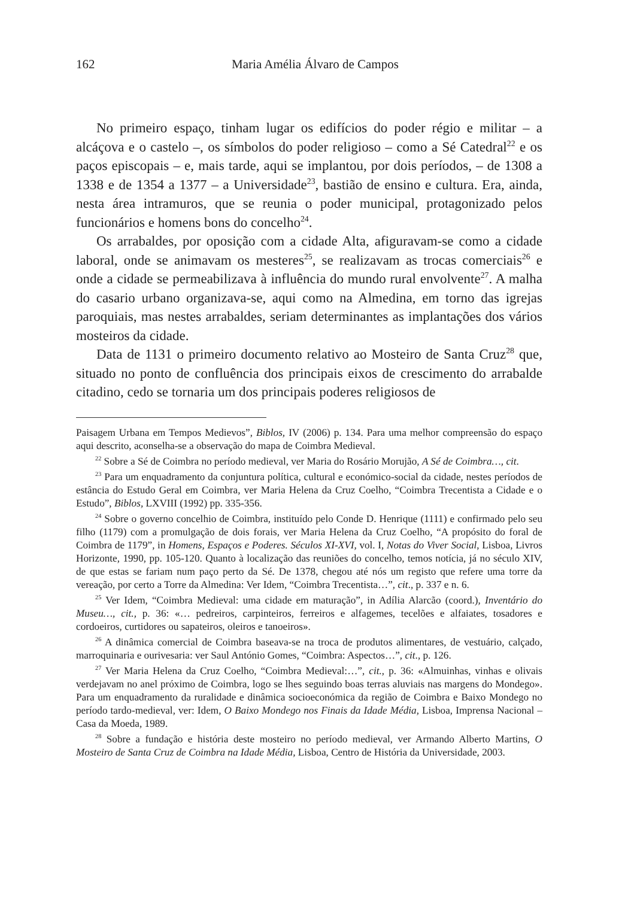162 Maria Amélia Álvaro de Campos
No primeiro espaço, tinham lugar os edifícios do poder régio e militar – a alcáçova e o castelo –, os símbolos do poder religioso – como a Sé Catedral<sup>22</sup> e os paços episcopais – e, mais tarde, aqui se implantou, por dois períodos, – de 1308 a 1338 e de 1354 a 1377 – a Universidade<sup>23</sup>, bastião de ensino e cultura. Era, ainda, nesta área intramuros, que se reunia o poder municipal, protagonizado pelos funcionários e homens bons do concelho<sup>24</sup>.
Os arrabaldes, por oposição com a cidade Alta, afiguravam-se como a cidade laboral, onde se animavam os mesteres<sup>25</sup>, se realizavam as trocas comerciais<sup>26</sup> e onde a cidade se permeabilizava à influência do mundo rural envolvente<sup>27</sup>. A malha do casario urbano organizava-se, aqui como na Almedina, em torno das igrejas paroquiais, mas nestes arrabaldes, seriam determinantes as implantações dos vários mosteiros da cidade.
Data de 1131 o primeiro documento relativo ao Mosteiro de Santa Cruz<sup>28</sup> que, situado no ponto de confluência dos principais eixos de crescimento do arrabalde citadino, cedo se tornaria um dos principais poderes religiosos de
Paisagem Urbana em Tempos Medievos”, Biblos, IV (2006) p. 134. Para uma melhor compreensão do espaço aqui descrito, aconselha-se a observação do mapa de Coimbra Medieval.
<sup>22</sup> Sobre a Sé de Coimbra no período medieval, ver Maria do Rosário Morujão, A Sé de Coimbra…, cit.
<sup>23</sup> Para um enquadramento da conjuntura política, cultural e económico-social da cidade, nestes períodos de estância do Estudo Geral em Coimbra, ver Maria Helena da Cruz Coelho, “Coimbra Trecentista a Cidade e o Estudo”, Biblos, LXVIII (1992) pp. 335-356.
<sup>24</sup> Sobre o governo concelhio de Coimbra, instituído pelo Conde D. Henrique (1111) e confirmado pelo seu filho (1179) com a promulgação de dois forais, ver Maria Helena da Cruz Coelho, “A propósito do foral de Coimbra de 1179”, in Homens, Espaços e Poderes. Séculos XI-XVI, vol. I, Notas do Viver Social, Lisboa, Livros Horizonte, 1990, pp. 105-120. Quanto à localização das reuniões do concelho, temos notícia, já no século XIV, de que estas se fariam num paço perto da Sé. De 1378, chegou até nós um registo que refere uma torre da vereação, por certo a Torre da Almedina: Ver Idem, “Coimbra Trecentista…”, cit., p. 337 e n. 6.
<sup>25</sup> Ver Idem, “Coimbra Medieval: uma cidade em maturação”, in Adília Alarcão (coord.), Inventário do Museu…, cit., p. 36: «… pedreiros, carpinteiros, ferreiros e alfagemes, tecelões e alfaiates, tosadores e cordoeiros, curtidores ou sapateiros, oleiros e tanoeiros».
<sup>26</sup> A dinâmica comercial de Coimbra baseava-se na troca de produtos alimentares, de vestuário, calçado, marroquinaria e ourivesaria: ver Saul António Gomes, “Coimbra: Aspectos…”, cit., p. 126.
<sup>27</sup> Ver Maria Helena da Cruz Coelho, “Coimbra Medieval:…”, cit., p. 36: «Almuinhas, vinhas e olivais verdejavam no anel próximo de Coimbra, logo se lhes seguindo boas terras aluviais nas margens do Mondego». Para um enquadramento da ruralidade e dinâmica socioeconómica da região de Coimbra e Baixo Mondego no período tardo-medieval, ver: Idem, O Baixo Mondego nos Finais da Idade Média, Lisboa, Imprensa Nacional – Casa da Moeda, 1989.
<sup>28</sup> Sobre a fundação e história deste mosteiro no período medieval, ver Armando Alberto Martins, O Mosteiro de Santa Cruz de Coimbra na Idade Média, Lisboa, Centro de História da Universidade, 2003.